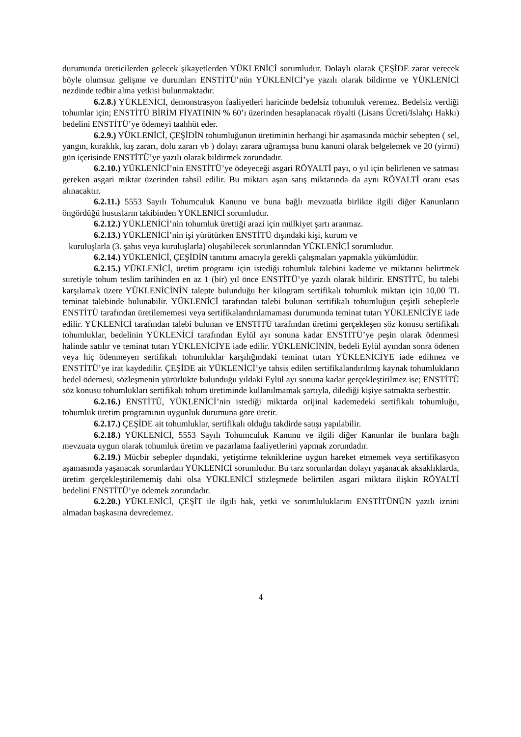durumunda üreticilerden gelecek şikayetlerden YÜKLENİCİ sorumludur. Dolaylı olarak ÇEŞİDE zarar verecek böyle olumsuz gelişme ve durumları ENSTİTÜ’nün YÜKLENİCİ’ye yazılı olarak bildirme ve YÜKLENİCİ nezdinde tedbir alma yetkisi bulunmaktadır.
6.2.8.) YÜKLENİCİ, demonstrasyon faaliyetleri haricinde bedelsiz tohumluk veremez. Bedelsiz verdiği tohumlar için; ENSTİTÜ BİRİM FİYATININ % 60’ı üzerinden hesaplanacak röyalti (Lisans Ücreti/Islahçı Hakkı) bedelini ENSTİTÜ’ye ödemeyi taahhüt eder.
6.2.9.) YÜKLENİCİ, ÇEŞİDİN tohumluğunun üretiminin herhangi bir aşamasında mücbir sebepten ( sel, yangın, kuraklık, kış zararı, dolu zararı vb ) dolayı zarara uğramışsa bunu kanuni olarak belgelemek ve 20 (yirmi) gün içerisinde ENSTİTÜ’ye yazılı olarak bildirmek zorundadır.
6.2.10.) YÜKLENİCİ’nin ENSTİTÜ’ye ödeyeceği asgari RÖYALTİ payı, o yıl için belirlenen ve satması gereken asgari miktar üzerinden tahsil edilir. Bu miktarı aşan satış miktarında da aynı RÖYALTİ oranı esas alınacaktır.
6.2.11.) 5553 Sayılı Tohumculuk Kanunu ve buna bağlı mevzuatla birlikte ilgili diğer Kanunların öngördüğü hususların takibinden YÜKLENİCİ sorumludur.
6.2.12.) YÜKLENİCİ’nin tohumluk ürettiği arazi için mülkiyet şartı aranmaz.
6.2.13.) YÜKLENİCİ’nin işi yürütürken ENSTİTÜ dışındaki kişi, kurum ve
kuruluşlarla (3. şahıs veya kuruluşlarla) oluşabilecek sorunlarından YÜKLENİCİ sorumludur.
6.2.14.) YÜKLENİCİ, ÇEŞİDİN tanıtımı amacıyla gerekli çalışmaları yapmakla yükümlüdür.
6.2.15.) YÜKLENİCİ, üretim programı için istediği tohumluk talebini kademe ve miktarını belirtmek suretiyle tohum teslim tarihinden en az 1 (bir) yıl önce ENSTİTÜ’ye yazılı olarak bildirir. ENSTİTÜ, bu talebi karşılamak üzere YÜKLENİCİNİN talepte bulunduğu her kilogram sertifikalı tohumluk miktarı için 10,00 TL teminat talebinde bulunabilir. YÜKLENİCİ tarafından talebi bulunan sertifikalı tohumluğun çeşitli sebeplerle ENSTİTÜ tarafından üretilememesi veya sertifikalandırılamaması durumunda teminat tutarı YÜKLENİCİYE iade edilir. YÜKLENİCİ tarafından talebi bulunan ve ENSTİTÜ tarafından üretimi gerçekleşen söz konusu sertifikalı tohumluklar, bedelinin YÜKLENİCİ tarafından Eylül ayı sonuna kadar ENSTİTÜ’ye peşin olarak ödenmesi halinde satılır ve teminat tutarı YÜKLENİCİYE iade edilir. YÜKLENİCİNİN, bedeli Eylül ayından sonra ödenen veya hiç ödenmeyen sertifikalı tohumluklar karşılığındaki teminat tutarı YÜKLENİCİYE iade edilmez ve ENSTİTÜ’ye irat kaydedilir. ÇEŞİDE ait YÜKLENİCİ’ye tahsis edilen sertifikalandırılmış kaynak tohumlukların bedel ödemesi, sözleşmenin yürürlükte bulunduğu yıldaki Eylül ayı sonuna kadar gerçekleştirilmez ise; ENSTİTÜ söz konusu tohumlukları sertifikalı tohum üretiminde kullanılmamak şartıyla, dilediği kişiye satmakta serbesttir.
6.2.16.) ENSTİTÜ, YÜKLENİCİ’nin istediği miktarda orijinal kademedeki sertifikalı tohumluğu, tohumluk üretim programının uygunluk durumuna göre üretir.
6.2.17.) ÇEŞİDE ait tohumluklar, sertifikalı olduğu takdirde satışı yapılabilir.
6.2.18.) YÜKLENİCİ, 5553 Sayılı Tohumculuk Kanunu ve ilgili diğer Kanunlar ile bunlara bağlı mevzuata uygun olarak tohumluk üretim ve pazarlama faaliyetlerini yapmak zorundadır.
6.2.19.) Mücbir sebepler dışındaki, yetiştirme tekniklerine uygun hareket etmemek veya sertifikasyon aşamasında yaşanacak sorunlardan YÜKLENİCİ sorumludur. Bu tarz sorunlardan dolayı yaşanacak aksaklıklarda, üretim gerçekleştirilememiş dahi olsa YÜKLENİCİ sözleşmede belirtilen asgari miktara ilişkin RÖYALTİ bedelini ENSTİTÜ’ye ödemek zorundadır.
6.2.20.) YÜKLENİCİ, ÇEŞİT ile ilgili hak, yetki ve sorumluluklarını ENSTİTÜNÜN yazılı iznini almadan başkasına devredemez.
4